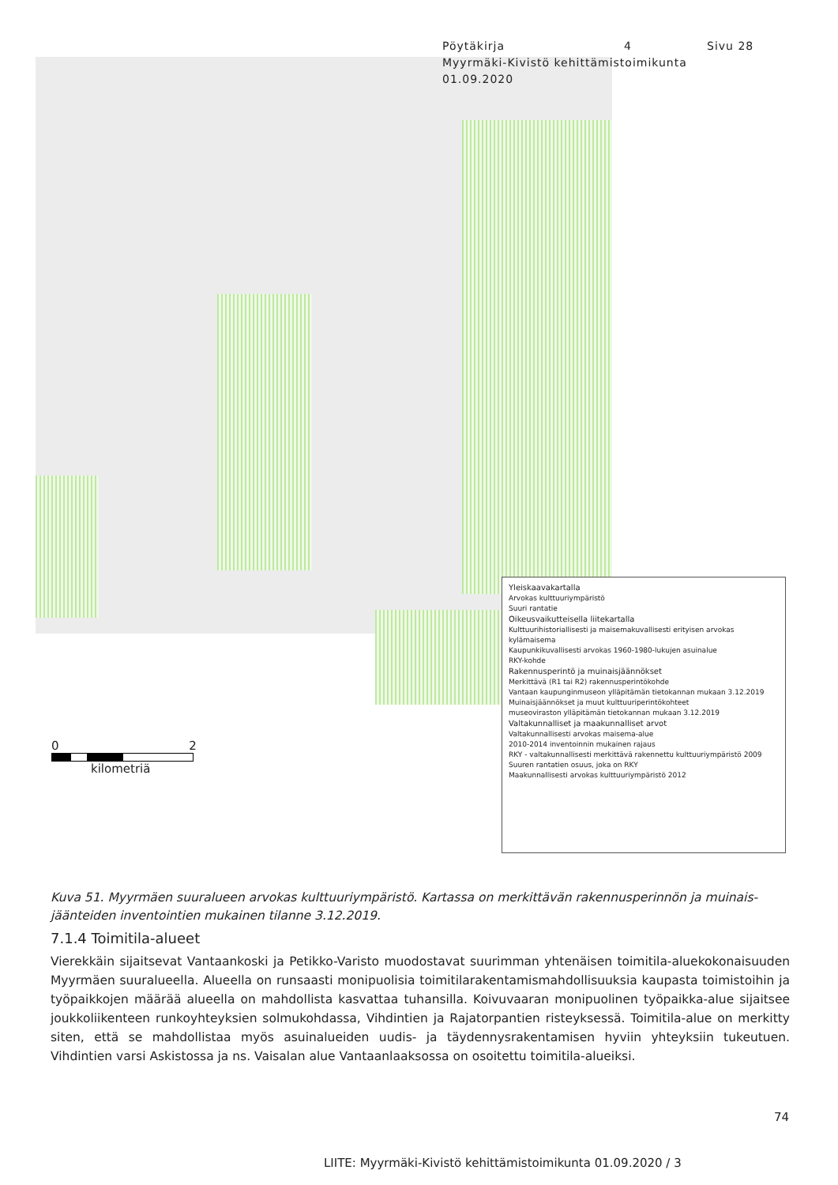Pöytäkirja 4 Sivu 28
Myyrmäki-Kivistö kehittämistoimikunta
01.09.2020
Yleiskaavakartalla
Arvokas kulttuuriympäristö
Suuri rantatie
Oikeusvaikutteisella liitekartalla
Kulttuurihistoriallisesti ja maisemakuvallisesti erityisen arvokas kylämaisema
Kaupunkikuvallisesti arvokas 1960-1980-lukujen asuinalue
RKY-kohde
Rakennusperintö ja muinaisjäännökset
Merkittävä (R1 tai R2) rakennusperintökohde
Vantaan kaupunginmuseon ylläpitämän tietokannan mukaan 3.12.2019
Muinaisjäännökset ja muut kulttuuriperintökohteet
museoviraston ylläpitämän tietokannan mukaan 3.12.2019
Valtakunnalliset ja maakunnalliset arvot
Valtakunnallisesti arvokas maisema-alue
2010-2014 inventoinnin mukainen rajaus
RKY - valtakunnallisesti merkittävä rakennettu kulttuuriympäristö 2009
Suuren rantatien osuus, joka on RKY
Maakunnallisesti arvokas kulttuuriympäristö 2012
0 2
kilometriä
Kuva 51. Myyrmäen suuralueen arvokas kulttuuriympäristö. Kartassa on merkittävän rakennusperinnön ja muinais-jäänteiden inventointien mukainen tilanne 3.12.2019.
7.1.4 Toimitila-alueet
Vierekkäin sijaitsevat Vantaankoski ja Petikko-Varisto muodostavat suurimman yhtenäisen toimitila-aluekokonaisuuden Myyrmäen suuralueella. Alueella on runsaasti monipuolisia toimitilarakentamismahdollisuuksia kaupasta toimistoihin ja työpaikkojen määrää alueella on mahdollista kasvattaa tuhansilla. Koivuvaaran monipuolinen työpaikka-alue sijaitsee joukkoliikenteen runkoyhteyksien solmukohdassa, Vihdintien ja Rajatorpantien risteyksessä. Toimitila-alue on merkitty siten, että se mahdollistaa myös asuinalueiden uudis- ja täydennysrakentamisen hyviin yhteyksiin tukeutuen. Vihdintien varsi Askistossa ja ns. Vaisalan alue Vantaanlaaksossa on osoitettu toimitila-alueiksi.
74
LIITE: Myyrmäki-Kivistö kehittämistoimikunta 01.09.2020 / 3